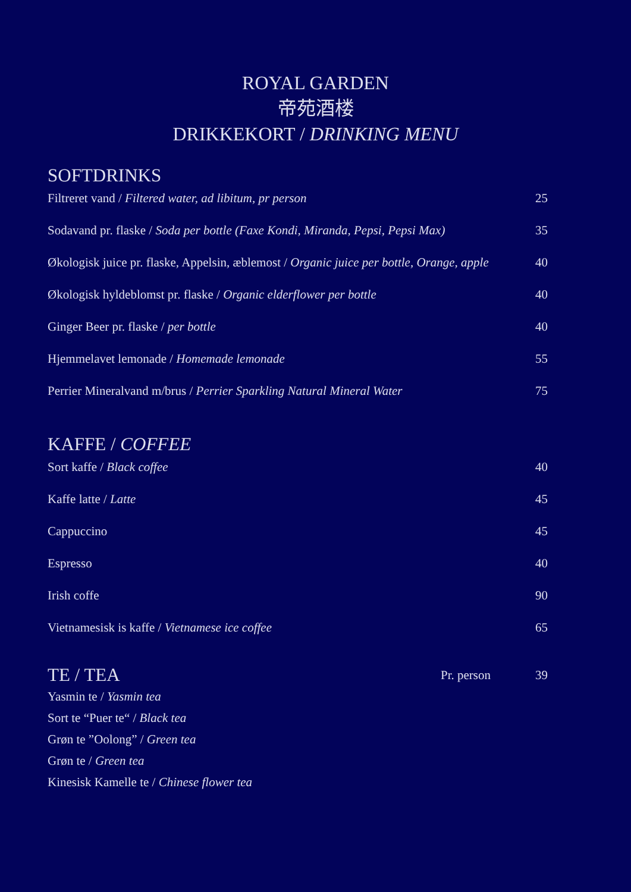ROYAL GARDEN
帝苑酒楼
DRIKKEKORT / DRINKING MENU
SOFTDRINKS
Filtreret vand / Filtered water, ad libitum, pr person 25
Sodavand pr. flaske / Soda per bottle (Faxe Kondi, Miranda, Pepsi, Pepsi Max) 35
Økologisk juice pr. flaske, Appelsin, æblemost / Organic juice per bottle, Orange, apple 40
Økologisk hyldeblomst pr. flaske / Organic elderflower per bottle 40
Ginger Beer pr. flaske / per bottle 40
Hjemmelavet lemonade / Homemade lemonade 55
Perrier Mineralvand m/brus / Perrier Sparkling Natural Mineral Water 75
KAFFE / COFFEE
Sort kaffe / Black coffee 40
Kaffe latte / Latte 45
Cappuccino 45
Espresso 40
Irish coffe 90
Vietnamesisk is kaffe / Vietnamese ice coffee 65
TE / TEA Pr. person 39
Yasmin te / Yasmin tea
Sort te “Puer te“ / Black tea
Grøn te ”Oolong” / Green tea
Grøn te / Green tea
Kinesisk Kamelle te / Chinese flower tea